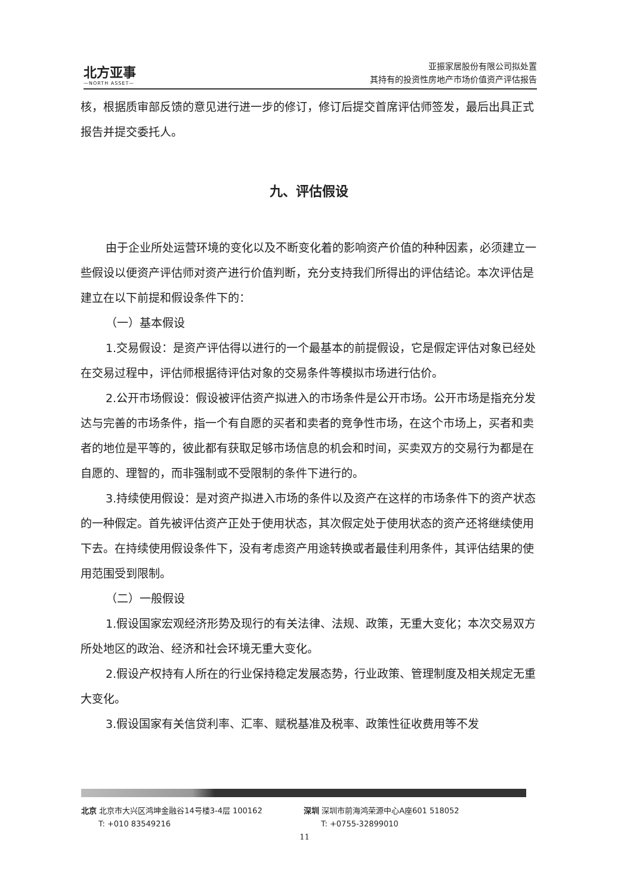北方亚事
—NORTH ASSET—
亚振家居股份有限公司拟处置
其持有的投资性房地产市场价值资产评估报告
核，根据质审部反馈的意见进行进一步的修订，修订后提交首席评估师签发，最后出具正式报告并提交委托人。
九、评估假设
由于企业所处运营环境的变化以及不断变化着的影响资产价值的种种因素，必须建立一些假设以便资产评估师对资产进行价值判断，充分支持我们所得出的评估结论。本次评估是建立在以下前提和假设条件下的：
（一）基本假设
1.交易假设：是资产评估得以进行的一个最基本的前提假设，它是假定评估对象已经处在交易过程中，评估师根据待评估对象的交易条件等模拟市场进行估价。
2.公开市场假设：假设被评估资产拟进入的市场条件是公开市场。公开市场是指充分发达与完善的市场条件，指一个有自愿的买者和卖者的竞争性市场，在这个市场上，买者和卖者的地位是平等的，彼此都有获取足够市场信息的机会和时间，买卖双方的交易行为都是在自愿的、理智的，而非强制或不受限制的条件下进行的。
3.持续使用假设：是对资产拟进入市场的条件以及资产在这样的市场条件下的资产状态的一种假定。首先被评估资产正处于使用状态，其次假定处于使用状态的资产还将继续使用下去。在持续使用假设条件下，没有考虑资产用途转换或者最佳利用条件，其评估结果的使用范围受到限制。
（二）一般假设
1.假设国家宏观经济形势及现行的有关法律、法规、政策，无重大变化；本次交易双方所处地区的政治、经济和社会环境无重大变化。
2.假设产权持有人所在的行业保持稳定发展态势，行业政策、管理制度及相关规定无重大变化。
3.假设国家有关信贷利率、汇率、赋税基准及税率、政策性征收费用等不发
北京 北京市大兴区鸿坤金融谷14号楼3-4层 100162
T: +010 83549216
深圳 深圳市前海鸿荣源中心A座601 518052
T: +0755-32899010
11